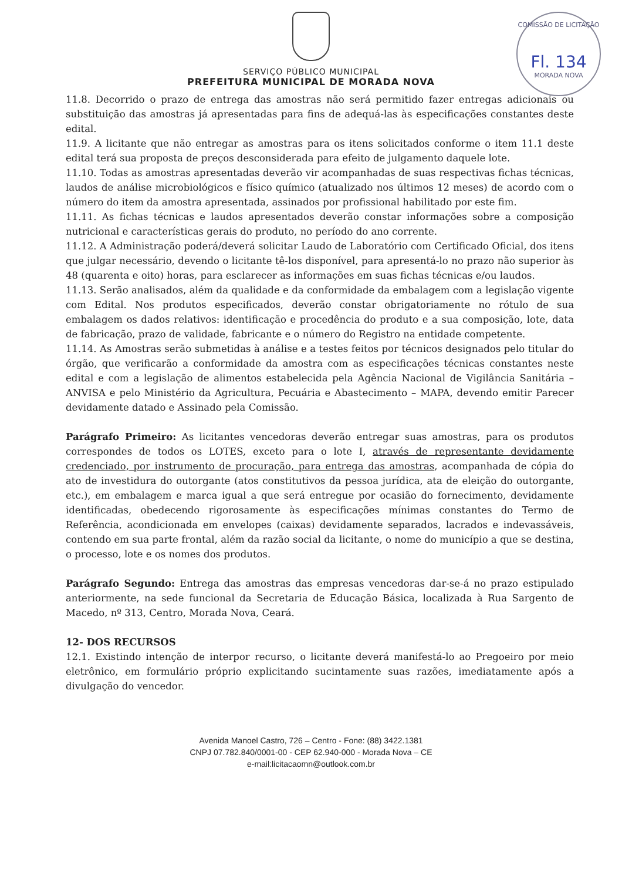COMISSÃO DE LICITAÇÃO
Fl. 134
MORADA NOVA
SERVIÇO PÚBLICO MUNICIPAL
PREFEITURA MUNICIPAL DE MORADA NOVA
11.8. Decorrido o prazo de entrega das amostras não será permitido fazer entregas adicionais ou substituição das amostras já apresentadas para fins de adequá-las às especificações constantes deste edital.
11.9. A licitante que não entregar as amostras para os itens solicitados conforme o item 11.1 deste edital terá sua proposta de preços desconsiderada para efeito de julgamento daquele lote.
11.10. Todas as amostras apresentadas deverão vir acompanhadas de suas respectivas fichas técnicas, laudos de análise microbiológicos e físico químico (atualizado nos últimos 12 meses) de acordo com o número do item da amostra apresentada, assinados por profissional habilitado por este fim.
11.11. As fichas técnicas e laudos apresentados deverão constar informações sobre a composição nutricional e características gerais do produto, no período do ano corrente.
11.12. A Administração poderá/deverá solicitar Laudo de Laboratório com Certificado Oficial, dos itens que julgar necessário, devendo o licitante tê-los disponível, para apresentá-lo no prazo não superior às 48 (quarenta e oito) horas, para esclarecer as informações em suas fichas técnicas e/ou laudos.
11.13. Serão analisados, além da qualidade e da conformidade da embalagem com a legislação vigente com Edital. Nos produtos especificados, deverão constar obrigatoriamente no rótulo de sua embalagem os dados relativos: identificação e procedência do produto e a sua composição, lote, data de fabricação, prazo de validade, fabricante e o número do Registro na entidade competente.
11.14. As Amostras serão submetidas à análise e a testes feitos por técnicos designados pelo titular do órgão, que verificarão a conformidade da amostra com as especificações técnicas constantes neste edital e com a legislação de alimentos estabelecida pela Agência Nacional de Vigilância Sanitária – ANVISA e pelo Ministério da Agricultura, Pecuária e Abastecimento – MAPA, devendo emitir Parecer devidamente datado e Assinado pela Comissão.
Parágrafo Primeiro: As licitantes vencedoras deverão entregar suas amostras, para os produtos correspondes de todos os LOTES, exceto para o lote I, através de representante devidamente credenciado, por instrumento de procuração, para entrega das amostras, acompanhada de cópia do ato de investidura do outorgante (atos constitutivos da pessoa jurídica, ata de eleição do outorgante, etc.), em embalagem e marca igual a que será entregue por ocasião do fornecimento, devidamente identificadas, obedecendo rigorosamente às especificações mínimas constantes do Termo de Referência, acondicionada em envelopes (caixas) devidamente separados, lacrados e indevassáveis, contendo em sua parte frontal, além da razão social da licitante, o nome do município a que se destina, o processo, lote e os nomes dos produtos.
Parágrafo Segundo: Entrega das amostras das empresas vencedoras dar-se-á no prazo estipulado anteriormente, na sede funcional da Secretaria de Educação Básica, localizada à Rua Sargento de Macedo, nº 313, Centro, Morada Nova, Ceará.
12- DOS RECURSOS
12.1. Existindo intenção de interpor recurso, o licitante deverá manifestá-lo ao Pregoeiro por meio eletrônico, em formulário próprio explicitando sucintamente suas razões, imediatamente após a divulgação do vencedor.
Avenida Manoel Castro, 726 – Centro - Fone: (88) 3422.1381
CNPJ 07.782.840/0001-00 - CEP 62.940-000 - Morada Nova – CE
e-mail:licitacaomn@outlook.com.br